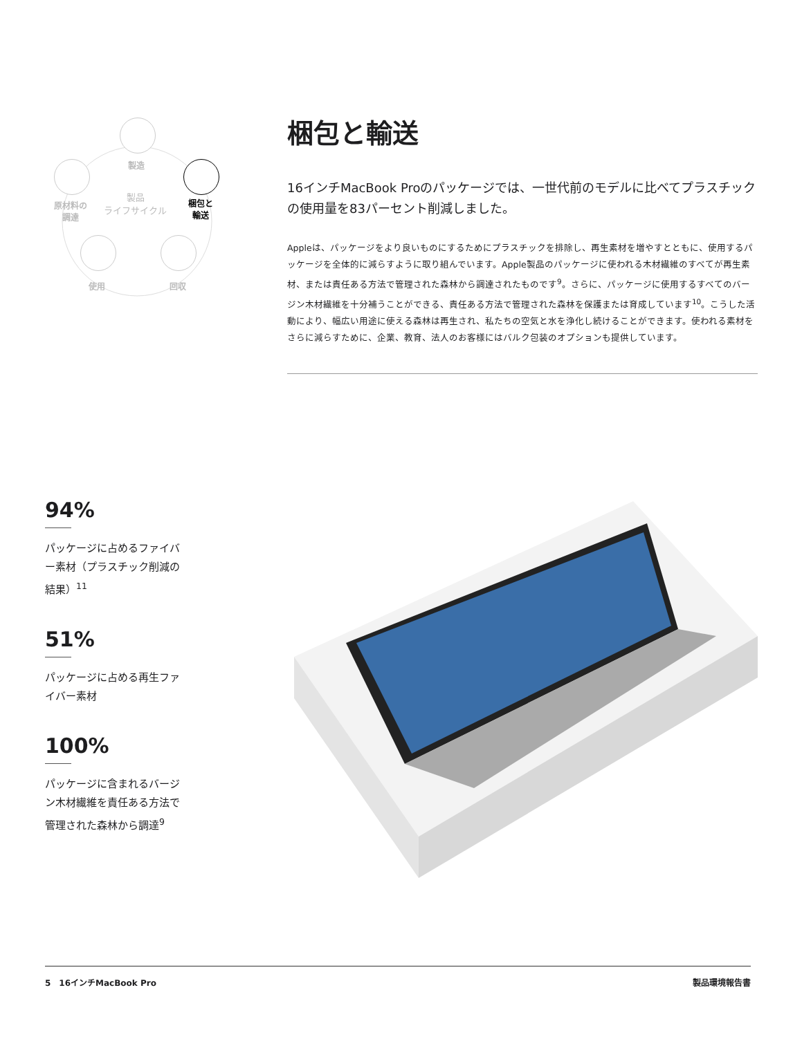製造
製品
ライフサイクル
原材料の
調達
梱包と
輸送
使用 回収
梱包と輸送
16インチMacBook Proのパッケージでは、一世代前のモデルに比べてプラスチックの使用量を83パーセント削減しました。
Appleは、パッケージをより良いものにするためにプラスチックを排除し、再生素材を増やすとともに、使用するパッケージを全体的に減らすように取り組んでいます。Apple製品のパッケージに使われる木材繊維のすべてが再生素材、または責任ある方法で管理された森林から調達されたものです<sup>9</sup>。さらに、パッケージに使用するすべてのバージン木材繊維を十分補うことができる、責任ある方法で管理された森林を保護または育成しています<sup>10</sup>。こうした活動により、幅広い用途に使える森林は再生され、私たちの空気と水を浄化し続けることができます。使われる素材をさらに減らすために、企業、教育、法人のお客様にはバルク包装のオプションも提供しています。
94%
パッケージに占めるファイバー素材（プラスチック削減の結果）<sup>11</sup>
51%
パッケージに占める再生ファイバー素材
100%
パッケージに含まれるバージン木材繊維を責任ある方法で管理された森林から調達<sup>9</sup>
5　16インチMacBook Pro 製品環境報告書